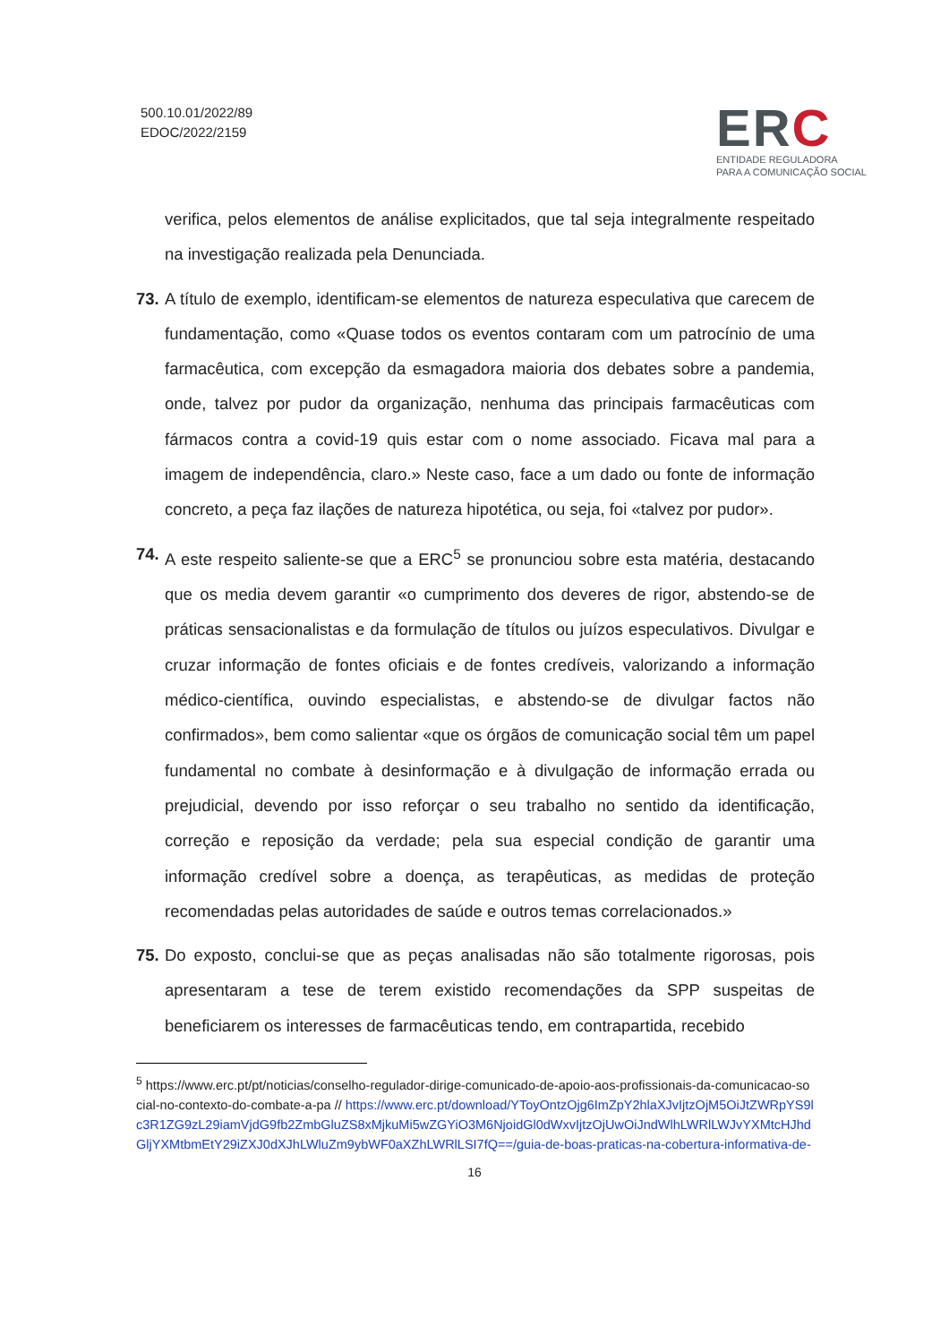500.10.01/2022/89
EDOC/2022/2159
ERC
ENTIDADE REGULADORA
PARA A COMUNICAÇÃO SOCIAL
verifica, pelos elementos de análise explicitados, que tal seja integralmente respeitado na investigação realizada pela Denunciada.
73. A título de exemplo, identificam-se elementos de natureza especulativa que carecem de fundamentação, como «Quase todos os eventos contaram com um patrocínio de uma farmacêutica, com excepção da esmagadora maioria dos debates sobre a pandemia, onde, talvez por pudor da organização, nenhuma das principais farmacêuticas com fármacos contra a covid-19 quis estar com o nome associado. Ficava mal para a imagem de independência, claro.» Neste caso, face a um dado ou fonte de informação concreto, a peça faz ilações de natureza hipotética, ou seja, foi «talvez por pudor».
74. A este respeito saliente-se que a ERC<sup>5</sup> se pronunciou sobre esta matéria, destacando que os media devem garantir «o cumprimento dos deveres de rigor, abstendo-se de práticas sensacionalistas e da formulação de títulos ou juízos especulativos. Divulgar e cruzar informação de fontes oficiais e de fontes credíveis, valorizando a informação médico-científica, ouvindo especialistas, e abstendo-se de divulgar factos não confirmados», bem como salientar «que os órgãos de comunicação social têm um papel fundamental no combate à desinformação e à divulgação de informação errada ou prejudicial, devendo por isso reforçar o seu trabalho no sentido da identificação, correção e reposição da verdade; pela sua especial condição de garantir uma informação credível sobre a doença, as terapêuticas, as medidas de proteção recomendadas pelas autoridades de saúde e outros temas correlacionados.»
75. Do exposto, conclui-se que as peças analisadas não são totalmente rigorosas, pois apresentaram a tese de terem existido recomendações da SPP suspeitas de beneficiarem os interesses de farmacêuticas tendo, em contrapartida, recebido
<sup>5</sup> https://www.erc.pt/pt/noticias/conselho-regulador-dirige-comunicado-de-apoio-aos-profissionais-da-comunicacao-social-no-contexto-do-combate-a-pa // https://www.erc.pt/download/YToyOntzOjg6ImZpY2hlaXJvIjtzOjM5OiJtZWRpYS9lc3R1ZG9zL29iamVjdG9fb2ZmbGluZS8xMjkuMi5wZGYiO3M6NjoidGl0dWxvIjtzOjUwOiJndWlhLWRlLWJvYXMtcHJhdGljYXMtbmEtY29iZXJ0dXJhLWluZm9ybWF0aXZhLWRlLSI7fQ==/guia-de-boas-praticas-na-cobertura-informativa-de-
16